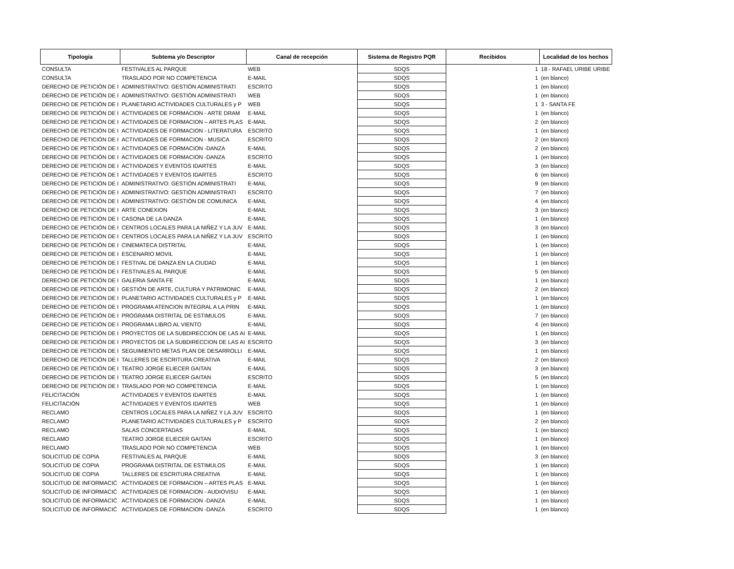| Tipología | Subtema y/o Descriptor | Canal de recepción | Sistema de Registro PQR | Recibidos | Localidad de los hechos |
| --- | --- | --- | --- | --- | --- |
| CONSULTA | FESTIVALES AL PARQUE | WEB | SDQS | 1 | 18 - RAFAEL URIBE URIBE |
| CONSULTA | TRASLADO POR NO COMPETENCIA | E-MAIL | SDQS | 1 | (en blanco) |
| DERECHO DE PETICIÓN DE I | ADMINISTRATIVO: GESTIÓN ADMINISTRATI | ESCRITO | SDQS | 1 | (en blanco) |
| DERECHO DE PETICIÓN DE I | ADMINISTRATIVO: GESTIÓN ADMINISTRATI | WEB | SDQS | 1 | (en blanco) |
| DERECHO DE PETICIÓN DE I | PLANETARIO ACTIVIDADES CULTURALES y P | WEB | SDQS | 1 | 3 - SANTA FE |
| DERECHO DE PETICIÓN DE I | ACTIVIDADES DE FORMACION - ARTE DRAM | E-MAIL | SDQS | 1 | (en blanco) |
| DERECHO DE PETICIÓN DE I | ACTIVIDADES DE FORMACION – ARTES PLAS | E-MAIL | SDQS | 2 | (en blanco) |
| DERECHO DE PETICIÓN DE I | ACTIVIDADES DE FORMACION - LITERATURA | ESCRITO | SDQS | 1 | (en blanco) |
| DERECHO DE PETICIÓN DE I | ACTIVIDADES DE FORMACION - MUSICA | ESCRITO | SDQS | 2 | (en blanco) |
| DERECHO DE PETICIÓN DE I | ACTIVIDADES DE FORMACION -DANZA | E-MAIL | SDQS | 2 | (en blanco) |
| DERECHO DE PETICIÓN DE I | ACTIVIDADES DE FORMACION -DANZA | ESCRITO | SDQS | 1 | (en blanco) |
| DERECHO DE PETICIÓN DE I | ACTIVIDADES Y EVENTOS IDARTES | E-MAIL | SDQS | 3 | (en blanco) |
| DERECHO DE PETICIÓN DE I | ACTIVIDADES Y EVENTOS IDARTES | ESCRITO | SDQS | 6 | (en blanco) |
| DERECHO DE PETICIÓN DE I | ADMINISTRATIVO: GESTIÓN ADMINISTRATI | E-MAIL | SDQS | 9 | (en blanco) |
| DERECHO DE PETICIÓN DE I | ADMINISTRATIVO: GESTIÓN ADMINISTRATI | ESCRITO | SDQS | 7 | (en blanco) |
| DERECHO DE PETICIÓN DE I | ADMINISTRATIVO: GESTIÓN DE COMUNICA | E-MAIL | SDQS | 4 | (en blanco) |
| DERECHO DE PETICIÓN DE I | ARTE CONEXION | E-MAIL | SDQS | 3 | (en blanco) |
| DERECHO DE PETICIÓN DE I | CASONA DE LA DANZA | E-MAIL | SDQS | 1 | (en blanco) |
| DERECHO DE PETICIÓN DE I | CENTROS LOCALES PARA LA NIÑEZ Y LA JUV | E-MAIL | SDQS | 3 | (en blanco) |
| DERECHO DE PETICIÓN DE I | CENTROS LOCALES PARA LA NIÑEZ Y LA JUV | ESCRITO | SDQS | 1 | (en blanco) |
| DERECHO DE PETICIÓN DE I | CINEMATECA DISTRITAL | E-MAIL | SDQS | 1 | (en blanco) |
| DERECHO DE PETICIÓN DE I | ESCENARIO MOVIL | E-MAIL | SDQS | 1 | (en blanco) |
| DERECHO DE PETICIÓN DE I | FESTIVAL DE DANZA EN LA CIUDAD | E-MAIL | SDQS | 1 | (en blanco) |
| DERECHO DE PETICIÓN DE I | FESTIVALES AL PARQUE | E-MAIL | SDQS | 5 | (en blanco) |
| DERECHO DE PETICIÓN DE I | GALERIA SANTA FE | E-MAIL | SDQS | 1 | (en blanco) |
| DERECHO DE PETICIÓN DE I | GESTIÓN DE ARTE, CULTURA Y PATRIMONIC | E-MAIL | SDQS | 2 | (en blanco) |
| DERECHO DE PETICIÓN DE I | PLANETARIO ACTIVIDADES CULTURALES y P | E-MAIL | SDQS | 1 | (en blanco) |
| DERECHO DE PETICIÓN DE I | PROGRAMA ATENCION INTEGRAL A LA PRIN | E-MAIL | SDQS | 1 | (en blanco) |
| DERECHO DE PETICIÓN DE I | PROGRAMA DISTRITAL DE ESTIMULOS | E-MAIL | SDQS | 7 | (en blanco) |
| DERECHO DE PETICIÓN DE I | PROGRAMA LIBRO AL VIENTO | E-MAIL | SDQS | 4 | (en blanco) |
| DERECHO DE PETICIÓN DE I | PROYECTOS DE LA SUBDIRECCION DE LAS AI | E-MAIL | SDQS | 1 | (en blanco) |
| DERECHO DE PETICIÓN DE I | PROYECTOS DE LA SUBDIRECCION DE LAS AI | ESCRITO | SDQS | 3 | (en blanco) |
| DERECHO DE PETICIÓN DE I | SEGUIMIENTO METAS PLAN DE DESARROLLI | E-MAIL | SDQS | 1 | (en blanco) |
| DERECHO DE PETICIÓN DE I | TALLERES DE ESCRITURA CREATIVA | E-MAIL | SDQS | 2 | (en blanco) |
| DERECHO DE PETICIÓN DE I | TEATRO JORGE ELIECER GAITAN | E-MAIL | SDQS | 3 | (en blanco) |
| DERECHO DE PETICIÓN DE I | TEATRO JORGE ELIECER GAITAN | ESCRITO | SDQS | 5 | (en blanco) |
| DERECHO DE PETICIÓN DE I | TRASLADO POR NO COMPETENCIA | E-MAIL | SDQS | 1 | (en blanco) |
| FELICITACIÓN | ACTIVIDADES Y EVENTOS IDARTES | E-MAIL | SDQS | 1 | (en blanco) |
| FELICITACIÓN | ACTIVIDADES Y EVENTOS IDARTES | WEB | SDQS | 1 | (en blanco) |
| RECLAMO | CENTROS LOCALES PARA LA NIÑEZ Y LA JUV | ESCRITO | SDQS | 1 | (en blanco) |
| RECLAMO | PLANETARIO ACTIVIDADES CULTURALES y P | ESCRITO | SDQS | 2 | (en blanco) |
| RECLAMO | SALAS CONCERTADAS | E-MAIL | SDQS | 1 | (en blanco) |
| RECLAMO | TEATRO JORGE ELIECER GAITAN | ESCRITO | SDQS | 1 | (en blanco) |
| RECLAMO | TRASLADO POR NO COMPETENCIA | WEB | SDQS | 1 | (en blanco) |
| SOLICITUD DE COPIA | FESTIVALES AL PARQUE | E-MAIL | SDQS | 3 | (en blanco) |
| SOLICITUD DE COPIA | PROGRAMA DISTRITAL DE ESTIMULOS | E-MAIL | SDQS | 1 | (en blanco) |
| SOLICITUD DE COPIA | TALLERES DE ESCRITURA CREATIVA | E-MAIL | SDQS | 1 | (en blanco) |
| SOLICITUD DE INFORMACIĆ | ACTIVIDADES DE FORMACION – ARTES PLAS | E-MAIL | SDQS | 1 | (en blanco) |
| SOLICITUD DE INFORMACIĆ | ACTIVIDADES DE FORMACION - AUDIOVISU | E-MAIL | SDQS | 1 | (en blanco) |
| SOLICITUD DE INFORMACIĆ | ACTIVIDADES DE FORMACION -DANZA | E-MAIL | SDQS | 1 | (en blanco) |
| SOLICITUD DE INFORMACIĆ | ACTIVIDADES DE FORMACION -DANZA | ESCRITO | SDQS | 1 | (en blanco) |